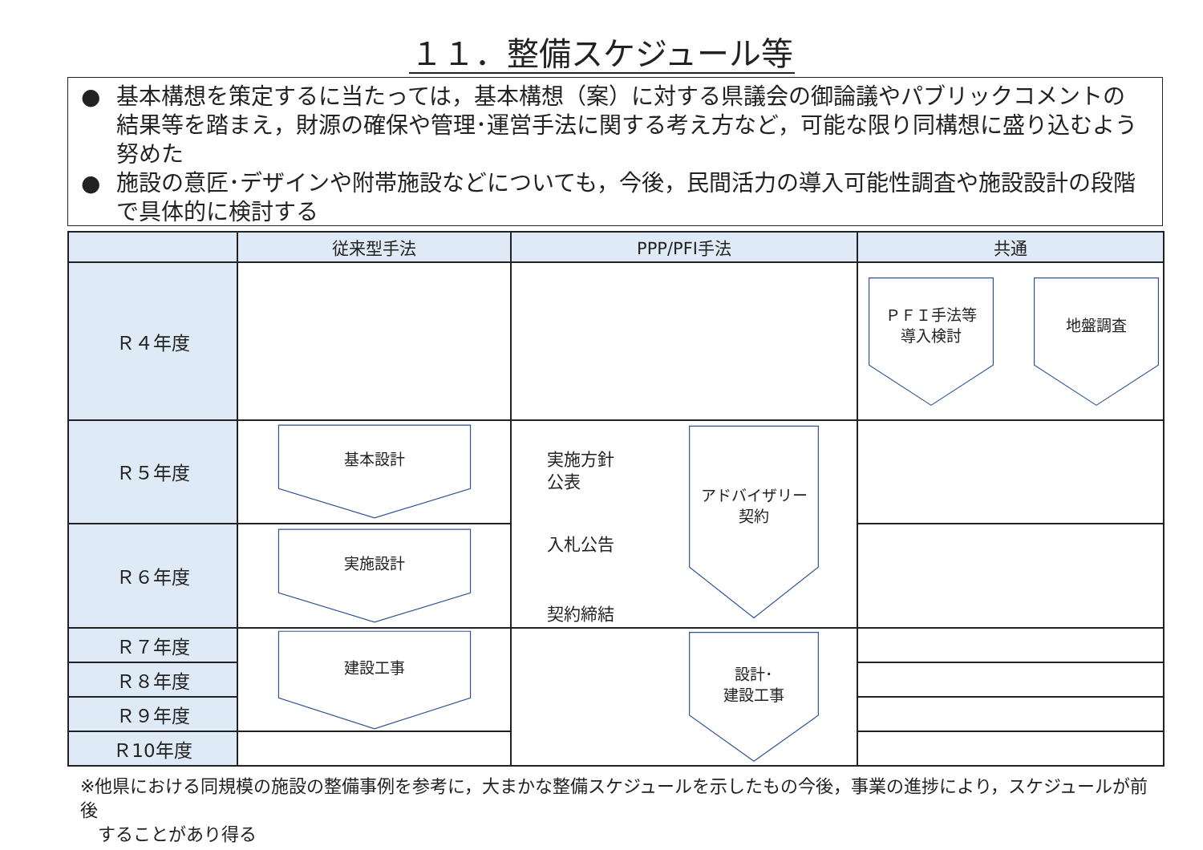１１．整備スケジュール等
● 基本構想を策定するに当たっては，基本構想（案）に対する県議会の御論議やパブリックコメントの結果等を踏まえ，財源の確保や管理･運営手法に関する考え方など，可能な限り同構想に盛り込むよう努めた
● 施設の意匠･デザインや附帯施設などについても，今後，民間活力の導入可能性調査や施設設計の段階で具体的に検討する
| | 従来型手法 | PPP/PFI手法 | 共通 |
| --- | --- | --- | --- |
| Ｒ４年度 | | | ＰＦＩ手法等 導入検討 地盤調査 |
| Ｒ５年度 | 基本設計 | 実施方針 公表 入札公告 契約締結 アドバイザリー 契約 | |
| Ｒ６年度 | 実施設計 | | |
| Ｒ７年度 | 建設工事 | 設計･ 建設工事 | |
| Ｒ８年度 | | | |
| Ｒ９年度 | | | |
| Ｒ10年度 | | | |
※他県における同規模の施設の整備事例を参考に，大まかな整備スケジュールを示したもの今後，事業の進捗により，スケジュールが前後
　することがあり得る